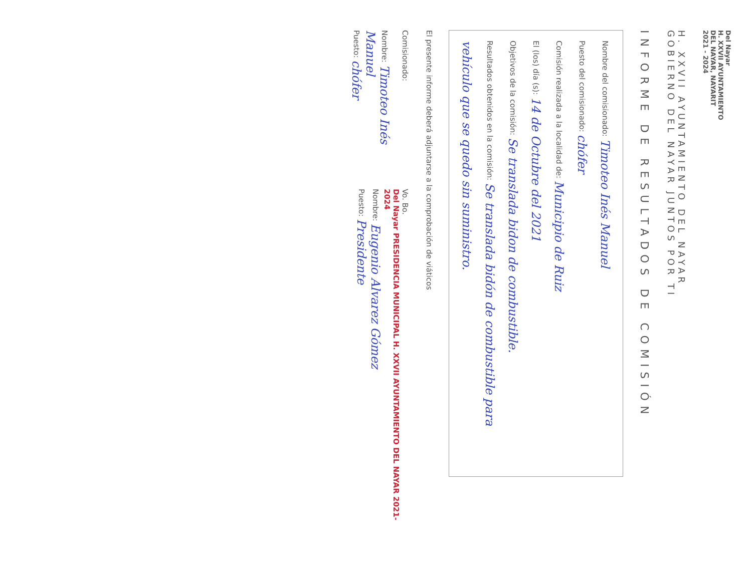Del Nayar
H. XXVII AYUNTAMIENTO
DEL NAYAR, NAYARIT
2021 - 2024
H. XXVII AYUNTAMIENTO DEL NAYAR
GOBIERNO DEL NAYAR JUNTOS POR TI
INFORME DE RESULTADOS DE COMISIÓN
Nombre del comisionado: Timoteo Inés Manuel
Puesto del comisionado: chófer
Comisión realizada a la localidad de: Municipio de Ruiz
El (los) día (s): 14 de Octubre del 2021
Objetivos de la comisión: Se translada bidon de combustible.
Resultados obtenidos en la comisión: Se translada bidón de combustible para vehículo que se quedo sin suministro.
El presente informe deberá adjuntarse a la comprobación de viáticos
Comisionado:
Nombre: Timoteo Inés Manuel
Puesto: chófer
Vo. Bo.
Del Nayar PRESIDENCIA MUNICIPAL H. XXVII AYUNTAMIENTO DEL NAYAR 2021-2024
Nombre: Eugenio Alvarez Gómez
Puesto: Presidente